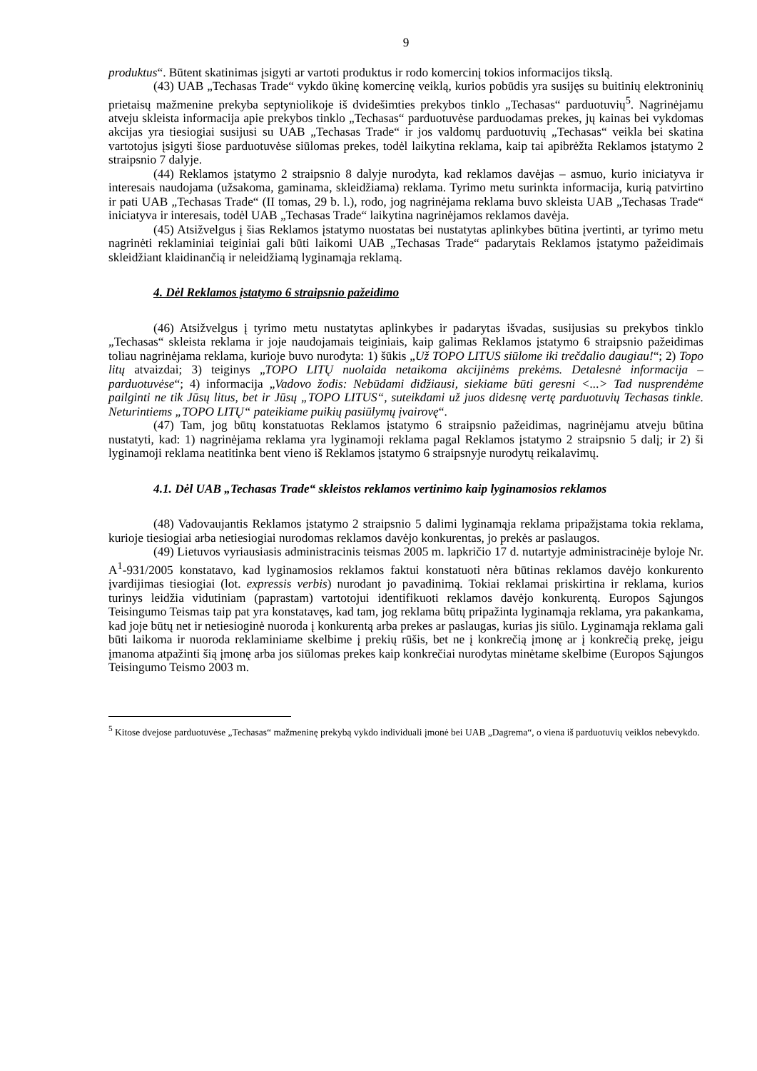9
produktus“. Būtent skatinimas įsigyti ar vartoti produktus ir rodo komercinį tokios informacijos tikslą.
(43) UAB „Techasas Trade“ vykdo ūkinę komercinę veiklą, kurios pobūdis yra susijęs su buitinių elektroninių prietaisų mažmenine prekyba septyniolikoje iš dvidešimties prekybos tinklo „Techasas“ parduotuvių<sup>5</sup>. Nagrinėjamu atveju skleista informacija apie prekybos tinklo „Techasas“ parduotuvėse parduodamas prekes, jų kainas bei vykdomas akcijas yra tiesiogiai susijusi su UAB „Techasas Trade“ ir jos valdomų parduotuvių „Techasas“ veikla bei skatina vartotojus įsigyti šiose parduotuvėse siūlomas prekes, todėl laikytina reklama, kaip tai apibrėžta Reklamos įstatymo 2 straipsnio 7 dalyje.
(44) Reklamos įstatymo 2 straipsnio 8 dalyje nurodyta, kad reklamos davėjas – asmuo, kurio iniciatyva ir interesais naudojama (užsakoma, gaminama, skleidžiama) reklama. Tyrimo metu surinkta informacija, kurią patvirtino ir pati UAB „Techasas Trade“ (II tomas, 29 b. l.), rodo, jog nagrinėjama reklama buvo skleista UAB „Techasas Trade“ iniciatyva ir interesais, todėl UAB „Techasas Trade“ laikytina nagrinėjamos reklamos davėja.
(45) Atsižvelgus į šias Reklamos įstatymo nuostatas bei nustatytas aplinkybes būtina įvertinti, ar tyrimo metu nagrinėti reklaminiai teiginiai gali būti laikomi UAB „Techasas Trade“ padarytais Reklamos įstatymo pažeidimais skleidžiant klaidinančią ir neleidžiamą lyginamąja reklamą.
4. Dėl Reklamos įstatymo 6 straipsnio pažeidimo
(46) Atsižvelgus į tyrimo metu nustatytas aplinkybes ir padarytas išvadas, susijusias su prekybos tinklo „Techasas“ skleista reklama ir joje naudojamais teiginiais, kaip galimas Reklamos įstatymo 6 straipsnio pažeidimas toliau nagrinėjama reklama, kurioje buvo nurodyta: 1) šūkis „Už TOPO LITUS siūlome iki trečdalio daugiau!“; 2) Topo litų atvaizdai; 3) teiginys „TOPO LITŲ nuolaida netaikoma akcijinėms prekėms. Detalesnė informacija – parduotuvėse“; 4) informacija „Vadovo žodis: Nebūdami didžiausi, siekiame būti geresni <...> Tad nusprendėme pailginti ne tik Jūsų litus, bet ir Jūsų „TOPO LITUS“, suteikdami už juos didesnę vertę parduotuvių Techasas tinkle. Neturintiems „TOPO LITŲ“ pateikiame puikių pasiūlymų įvairovę“.
(47) Tam, jog būtų konstatuotas Reklamos įstatymo 6 straipsnio pažeidimas, nagrinėjamu atveju būtina nustatyti, kad: 1) nagrinėjama reklama yra lyginamoji reklama pagal Reklamos įstatymo 2 straipsnio 5 dalį; ir 2) ši lyginamoji reklama neatitinka bent vieno iš Reklamos įstatymo 6 straipsnyje nurodytų reikalavimų.
4.1. Dėl UAB „Techasas Trade“ skleistos reklamos vertinimo kaip lyginamosios reklamos
(48) Vadovaujantis Reklamos įstatymo 2 straipsnio 5 dalimi lyginamąja reklama pripažįstama tokia reklama, kurioje tiesiogiai arba netiesiogiai nurodomas reklamos davėjo konkurentas, jo prekės ar paslaugos.
(49) Lietuvos vyriausiasis administracinis teismas 2005 m. lapkričio 17 d. nutartyje administracinėje byloje Nr. A<sup>1</sup>-931/2005 konstatavo, kad lyginamosios reklamos faktui konstatuoti nėra būtinas reklamos davėjo konkurento įvardijimas tiesiogiai (lot. expressis verbis) nurodant jo pavadinimą. Tokiai reklamai priskirtina ir reklama, kurios turinys leidžia vidutiniam (paprastam) vartotojui identifikuoti reklamos davėjo konkurentą. Europos Sąjungos Teisingumo Teismas taip pat yra konstatavęs, kad tam, jog reklama būtų pripažinta lyginamąja reklama, yra pakankama, kad joje būtų net ir netiesioginė nuoroda į konkurentą arba prekes ar paslaugas, kurias jis siūlo. Lyginamąja reklama gali būti laikoma ir nuoroda reklaminiame skelbime į prekių rūšis, bet ne į konkrečią įmonę ar į konkrečią prekę, jeigu įmanoma atpažinti šią įmonę arba jos siūlomas prekes kaip konkrečiai nurodytas minėtame skelbime (Europos Sąjungos Teisingumo Teismo 2003 m.
<sup>5</sup> Kitose dvejose parduotuvėse „Techasas“ mažmeninę prekybą vykdo individuali įmonė bei UAB „Dagrema“, o viena iš parduotuvių veiklos nebevykdo.